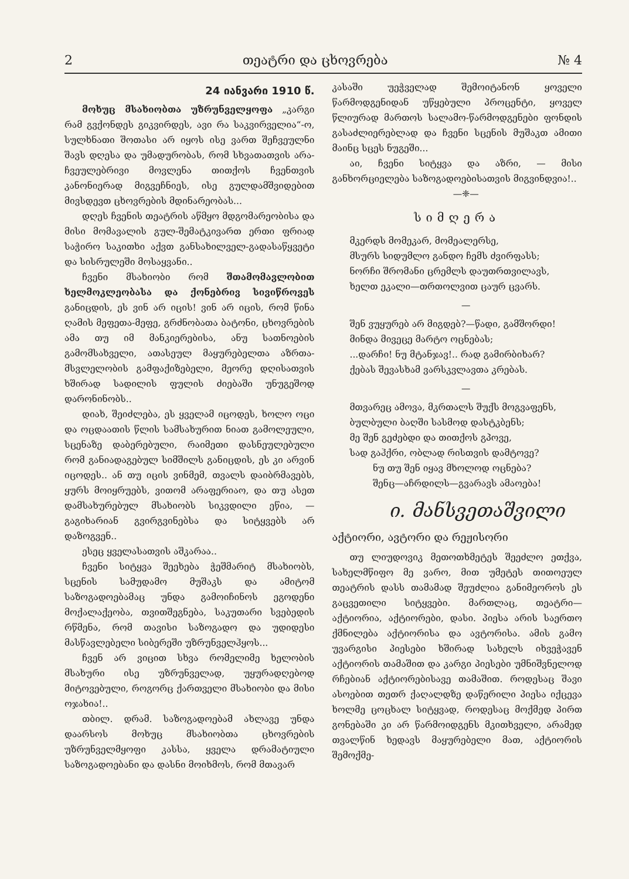2 თეატრი და ცხოვრება № 4
24 იანვარი 1910 წ.
მოხუც მსახიობთა უზრუნველყოფა „კარგი რამ გვქონდეს გიკვირდეს, ავი რა საკვირველია“-ო, სულხნათი შოთასი არ იყოს ისე ვართ შეჩვეულნი შავს დღესა და უმადურობას, რომ სხვათათვის არა-ჩვეულებრივი მოვლენა თითქოს ჩვენთვის კანონიერად მიგვეჩნიეს, ისე გულდამშვიდებით მივსდევთ ცხოვრების მდინარეობას...
დღეს ჩვენის თეატრის აწმყო მდგომარეობისა და მისი მომავალის გულ-შემატკივართ ერთი ფრიად საჭირო საკითხი აქვთ განსახილველ-გადასაწყვეტი და სისრულეში მოსაყვანი..
ჩვენი მსახიობი რომ შთამომავლობით ხელმოკლეობასა და ქონებრივ სივიწროვეს განიცდის, ეს ვინ არ იცის! ვინ არ იცის, რომ წინა ღამის მეფეთა-მეფე, გრძნობათა ბატონი, ცხოვრების ამა თუ იმ მანკიერებისა, ანუ სათნოების გამომსახველი, ათასეულ მაყურებელთა აზრთა-მსვლელობის გამფაქიზებელი, მეორე დღისათვის ხშირად სადილის ფულის ძიებაში უნუგეშოდ დარონინობს..
დიახ, შეიძლება, ეს ყველამ იცოდეს, ხოლო ოცი და ოცდაათის წლის სამსახურით ნიათ გამოლეული, სცენაზე დაბერებული, რაიმეთი დასნეულებული რომ განიადაგებულ სიმშილს განიცდის, ეს კი არვინ იცოდეს.. ან თუ იცის ვინმემ, თვალს დაიბრმავებს, ყურს მოიყრუებს, ვითომ არაფერიაო, და თუ ასეთ დამსახურებულ მსახიობს სიკვდილი ეწია, — გაგიხარიან გვირგვინებსა და სიტყვებს არ დაზოგვენ..
ესეც ყველასათვის აშკარაა..
ჩვენი სიტყვა შეეხება ჭეშმარიტ მსახიობს, სცენის სამუდამო მუშაკს და ამიტომ საზოგადოებამაც უნდა გამოიჩინოს ეგოდენი მოქალაქეობა, თვითშეგნება, საკუთარი სვებედის რწმენა, რომ თავისი საზოგადო და უდიდესი მასწავლებელი სიბერეში უზრუნველჰყოს...
ჩვენ არ ვიცით სხვა რომელიმე ხელობის მსახური ისე უზრუნველად, უყურადღებოდ მიტოვებული, როგორც ქართველი მსახიობი და მისი ოჯახია!..
თბილ. დრამ. საზოგადოებამ ახლავე უნდა დაარსოს მოხუც მსახიობთა ცხოვრების უზრუნველმყოფი კასსა, ყველა დრამატიული საზოგადოებანი და დასნი მოიხმოს, რომ მთავარ
კასაში უეჭველად შემოიტანონ ყოველი წარმოდგენიდან უწყებული პროცენტი, ყოველ წლიურად მართოს სალამო-წარმოდგენები ფონდის გასაძლიერებლად და ჩვენი სცენის მუშაკთ ამითი მაინც სცეს ნუგეში...
აი, ჩვენი სიტყვა და აზრი, — მისი განხორციელება საზოგადოებისათვის მიგვინდვია!..
—❈—
სიმღერა
მკერდს მომეკარ, მომეალერსე,
მსურს სიდუმლო განდო ჩემს ძვირფასს;
ნორჩი შრომანი ცრემლს დაუთრთვილავს,
ხელთ ეკალი—თრთოლვით ცაურ ცვარს.
—
შენ ვუყურებ არ მიგდებ?—წადი, გამშორდი!
მინდა მივეცე მარტო ოცნებას;
...დარჩი! ნუ მტანჯავ!.. რად გამირბიხარ?
ქებას შევასხამ ვარსკვლავთა კრებას.
—
მთვარეც ამოვა, მკრთალს შუქს მოგვაფენს,
ბულბული ბაღში სასმოდ დასტკბენს;
მე შენ გეძებდი და თითქოს გპოვე,
სად გაჰქრი, ობლად რისთვის დამტოვე?
ნუ თუ შენ იყავ მხოლოდ ოცნება?
შენც—აჩრდილს—გვარავს ამაოება!
ი. მანსვეთაშვილი
აქტიორი, ავტორი და რეჟისორი
თუ ლიუდოვიკ მეთოთხმეტეს შეეძლო ეთქვა, სახელმწიფო მე ვარო, მით უმეტეს თითოეულ თეატრის დასს თამამად შეუძლია განიმეოროს ეს გაცვეთილი სიტყვები. მართლაც, თეატრი—აქტიორია, აქტიორები, დასი. პიესა არის საერთო ქმნილება აქტიორისა და ავტორისა. ამის გამო უვარგისი პიესები ხშირად სახელს იხვეჭავენ აქტიორის თამაშით და კარგი პიესები უმნიშვნელოდ რჩებიან აქტიორებისავე თამაშით. როდესაც შავი ასოებით თეთრ ქაღალდზე დაწერილი პიესა იქცევა ხოლმე ცოცხალ სიტყვად, როდესაც მოქმედ პირთ გონებაში კი არ წარმოიდგენს მკითხველი, არამედ თვალწინ ხედავს მაყურებელი მათ, აქტიორის შემოქმე-